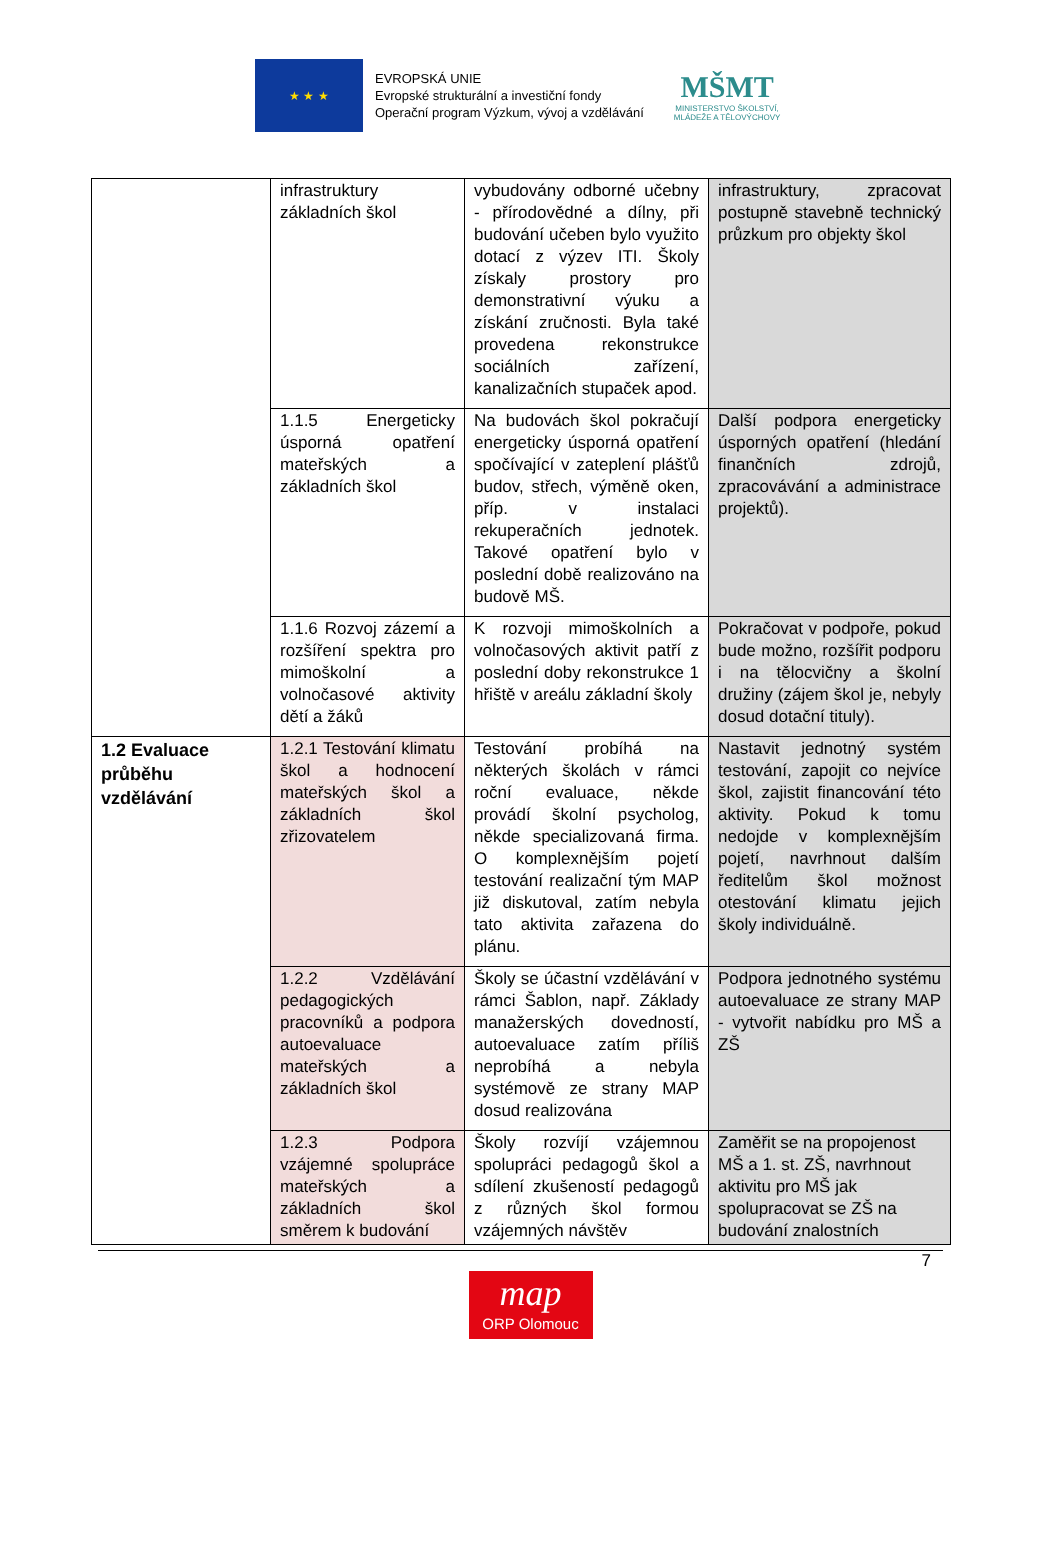★ ★ ★
EVROPSKÁ UNIE
Evropské strukturální a investiční fondy
Operační program Výzkum, vývoj a vzdělávání
MŠMT
MINISTERSTVO ŠKOLSTVÍ,
MLÁDEŽE A TĚLOVÝCHOVY
| | infrastruktury základních škol | vybudovány odborné učebny - přírodovědné a dílny, při budování učeben bylo využito dotací z výzev ITI. Školy získaly prostory pro demonstrativní výuku a získání zručnosti. Byla také provedena rekonstrukce sociálních zařízení, kanalizačních stupaček apod. | infrastruktury, zpracovat postupně stavebně technický průzkum pro objekty škol |
| | 1.1.5 Energeticky úsporná opatření mateřských a základních škol | Na budovách škol pokračují energeticky úsporná opatření spočívající v zateplení plášťů budov, střech, výměně oken, příp. v instalaci rekuperačních jednotek. Takové opatření bylo v poslední době realizováno na budově MŠ. | Další podpora energeticky úsporných opatření (hledání finančních zdrojů, zpracovávání a administrace projektů). |
| | 1.1.6 Rozvoj zázemí a rozšíření spektra pro mimoškolní a volnočasové aktivity dětí a žáků | K rozvoji mimoškolních a volnočasových aktivit patří z poslední doby rekonstrukce 1 hřiště v areálu základní školy | Pokračovat v podpoře, pokud bude možno, rozšířit podporu i na tělocvičny a školní družiny (zájem škol je, nebyly dosud dotační tituly). |
| 1.2 Evaluace průběhu vzdělávání | 1.2.1 Testování klimatu škol a hodnocení mateřských škol a základních škol zřizovatelem | Testování probíhá na některých školách v rámci roční evaluace, někde provádí školní psycholog, někde specializovaná firma. O komplexnějším pojetí testování realizační tým MAP již diskutoval, zatím nebyla tato aktivita zařazena do plánu. | Nastavit jednotný systém testování, zapojit co nejvíce škol, zajistit financování této aktivity. Pokud k tomu nedojde v komplexnějším pojetí, navrhnout dalším ředitelům škol možnost otestování klimatu jejich školy individuálně. |
| | 1.2.2 Vzdělávání pedagogických pracovníků a podpora autoevaluace mateřských a základních škol | Školy se účastní vzdělávání v rámci Šablon, např. Základy manažerských dovedností, autoevaluace zatím příliš neprobíhá a nebyla systémově ze strany MAP dosud realizována | Podpora jednotného systému autoevaluace ze strany MAP - vytvořit nabídku pro MŠ a ZŠ |
| | 1.2.3 Podpora vzájemné spolupráce mateřských a základních škol směrem k budování | Školy rozvíjí vzájemnou spolupráci pedagogů škol a sdílení zkušeností pedagogů z různých škol formou vzájemných návštěv | Zaměřit se na propojenost MŠ a 1. st. ZŠ, navrhnout aktivitu pro MŠ jak spolupracovat se ZŠ na budování znalostních |
7
map
ORP Olomouc